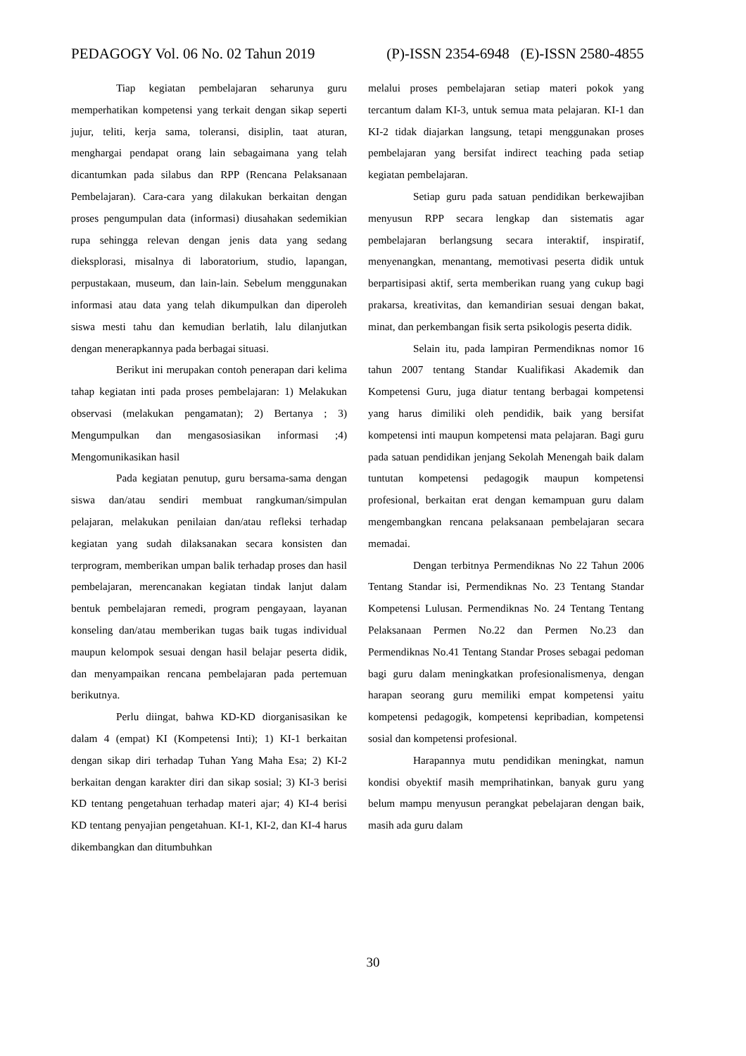PEDAGOGY Vol. 06 No. 02 Tahun 2019 (P)-ISSN 2354-6948 (E)-ISSN 2580-4855
Tiap kegiatan pembelajaran seharunya guru memperhatikan kompetensi yang terkait dengan sikap seperti jujur, teliti, kerja sama, toleransi, disiplin, taat aturan, menghargai pendapat orang lain sebagaimana yang telah dicantumkan pada silabus dan RPP (Rencana Pelaksanaan Pembelajaran). Cara-cara yang dilakukan berkaitan dengan proses pengumpulan data (informasi) diusahakan sedemikian rupa sehingga relevan dengan jenis data yang sedang dieksplorasi, misalnya di laboratorium, studio, lapangan, perpustakaan, museum, dan lain-lain. Sebelum menggunakan informasi atau data yang telah dikumpulkan dan diperoleh siswa mesti tahu dan kemudian berlatih, lalu dilanjutkan dengan menerapkannya pada berbagai situasi.
Berikut ini merupakan contoh penerapan dari kelima tahap kegiatan inti pada proses pembelajaran: 1) Melakukan observasi (melakukan pengamatan); 2) Bertanya ; 3) Mengumpulkan dan mengasosiasikan informasi ;4) Mengomunikasikan hasil
Pada kegiatan penutup, guru bersama-sama dengan siswa dan/atau sendiri membuat rangkuman/simpulan pelajaran, melakukan penilaian dan/atau refleksi terhadap kegiatan yang sudah dilaksanakan secara konsisten dan terprogram, memberikan umpan balik terhadap proses dan hasil pembelajaran, merencanakan kegiatan tindak lanjut dalam bentuk pembelajaran remedi, program pengayaan, layanan konseling dan/atau memberikan tugas baik tugas individual maupun kelompok sesuai dengan hasil belajar peserta didik, dan menyampaikan rencana pembelajaran pada pertemuan berikutnya.
Perlu diingat, bahwa KD-KD diorganisasikan ke dalam 4 (empat) KI (Kompetensi Inti); 1) KI-1 berkaitan dengan sikap diri terhadap Tuhan Yang Maha Esa; 2) KI-2 berkaitan dengan karakter diri dan sikap sosial; 3) KI-3 berisi KD tentang pengetahuan terhadap materi ajar; 4) KI-4 berisi KD tentang penyajian pengetahuan. KI-1, KI-2, dan KI-4 harus dikembangkan dan ditumbuhkan
melalui proses pembelajaran setiap materi pokok yang tercantum dalam KI-3, untuk semua mata pelajaran. KI-1 dan KI-2 tidak diajarkan langsung, tetapi menggunakan proses pembelajaran yang bersifat indirect teaching pada setiap kegiatan pembelajaran.
Setiap guru pada satuan pendidikan berkewajiban menyusun RPP secara lengkap dan sistematis agar pembelajaran berlangsung secara interaktif, inspiratif, menyenangkan, menantang, memotivasi peserta didik untuk berpartisipasi aktif, serta memberikan ruang yang cukup bagi prakarsa, kreativitas, dan kemandirian sesuai dengan bakat, minat, dan perkembangan fisik serta psikologis peserta didik.
Selain itu, pada lampiran Permendiknas nomor 16 tahun 2007 tentang Standar Kualifikasi Akademik dan Kompetensi Guru, juga diatur tentang berbagai kompetensi yang harus dimiliki oleh pendidik, baik yang bersifat kompetensi inti maupun kompetensi mata pelajaran. Bagi guru pada satuan pendidikan jenjang Sekolah Menengah baik dalam tuntutan kompetensi pedagogik maupun kompetensi profesional, berkaitan erat dengan kemampuan guru dalam mengembangkan rencana pelaksanaan pembelajaran secara memadai.
Dengan terbitnya Permendiknas No 22 Tahun 2006 Tentang Standar isi, Permendiknas No. 23 Tentang Standar Kompetensi Lulusan. Permendiknas No. 24 Tentang Tentang Pelaksanaan Permen No.22 dan Permen No.23 dan Permendiknas No.41 Tentang Standar Proses sebagai pedoman bagi guru dalam meningkatkan profesionalismenya, dengan harapan seorang guru memiliki empat kompetensi yaitu kompetensi pedagogik, kompetensi kepribadian, kompetensi sosial dan kompetensi profesional.
Harapannya mutu pendidikan meningkat, namun kondisi obyektif masih memprihatinkan, banyak guru yang belum mampu menyusun perangkat pebelajaran dengan baik, masih ada guru dalam
30